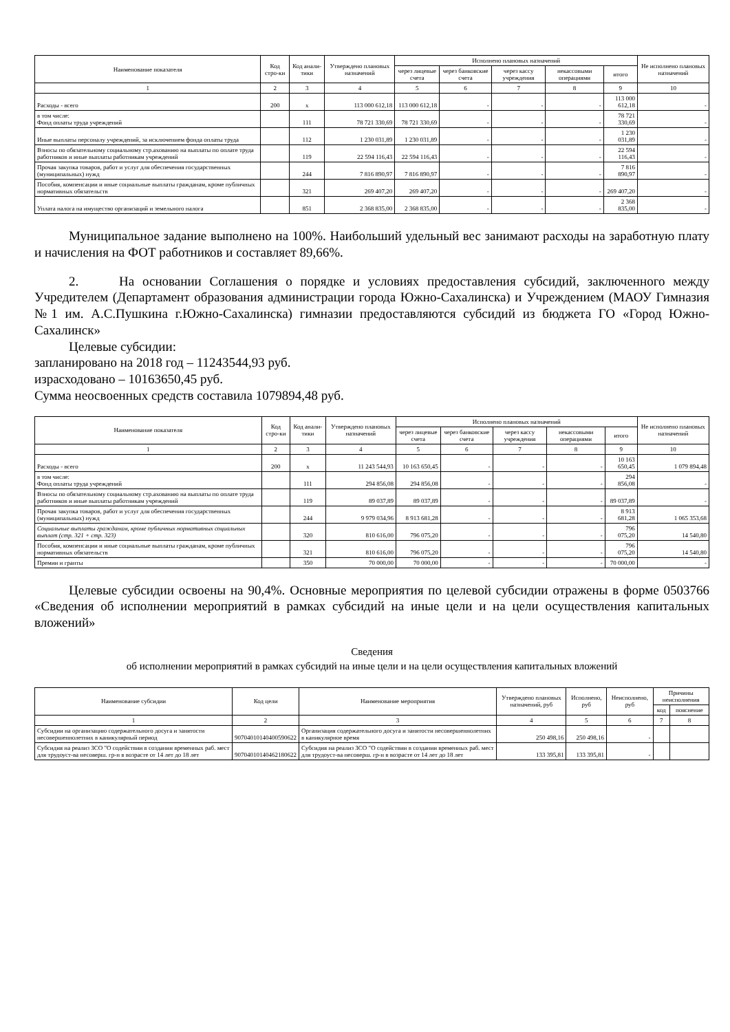| Наименование показателя | Код стро-ки | Код анали-тики | Утверждено плановых назначений | Исполнено плановых назначений | | | | | Не исполнено плановых назначений |
| --- | --- | --- | --- | --- | --- | --- | --- | --- | --- |
| | | | | через лицевые счета | через банковские счета | через кассу учреждения | некассовыми операциями | итого | |
| 1 | 2 | 3 | 4 | 5 | 6 | 7 | 8 | 9 | 10 |
| Расходы - всего | 200 | x | 113 000 612,18 | 113 000 612,18 | - | - | - | 113 000 612,18 | - |
| в том числе: Фонд оплаты труда учреждений | | 111 | 78 721 330,69 | 78 721 330,69 | - | - | - | 78 721 330,69 | - |
| Иные выплаты персоналу учреждений, за исключением фонда оплаты труда | | 112 | 1 230 031,89 | 1 230 031,89 | - | - | - | 1 230 031,89 | - |
| Взносы по обязательному социальному стр.ахованию на выплаты по оплате труда работников и иные выплаты работникам учреждений | | 119 | 22 594 116,43 | 22 594 116,43 | - | - | - | 22 594 116,43 | - |
| Прочая закупка товаров, работ и услуг для обеспечения государственных (муниципальных) нужд | | 244 | 7 816 890,97 | 7 816 890,97 | - | - | - | 7 816 890,97 | - |
| Пособия, компенсации и иные социальные выплаты гражданам, кроме публичных нормативных обязательств | | 321 | 269 407,20 | 269 407,20 | - | - | - | 269 407,20 | - |
| Уплата налога на имущество организаций и земельного налога | | 851 | 2 368 835,00 | 2 368 835,00 | - | - | - | 2 368 835,00 | - |
Муниципальное задание выполнено на 100%. Наибольший удельный вес занимают расходы на заработную плату и начисления на ФОТ работников и составляет 89,66%.
2. На основании Соглашения о порядке и условиях предоставления субсидий, заключенного между Учредителем (Департамент образования администрации города Южно-Сахалинска) и Учреждением (МАОУ Гимназия №1 им. А.С.Пушкина г.Южно-Сахалинска) гимназии предоставляются субсидий из бюджета ГО «Город Южно-Сахалинск»
Целевые субсидии:
запланировано на 2018 год – 11243544,93 руб.
израсходовано – 10163650,45 руб.
Сумма неосвоенных средств составила 1079894,48 руб.
| Наименование показателя | Код стро-ки | Код анали-тики | Утверждено плановых назначений | Исполнено плановых назначений | | | | | Не исполнено плановых назначений |
| --- | --- | --- | --- | --- | --- | --- | --- | --- | --- |
| | | | | через лицевые счета | через банковские счета | через кассу учреждения | некассовыми операциями | итого | |
| 1 | 2 | 3 | 4 | 5 | 6 | 7 | 8 | 9 | 10 |
| Расходы - всего | 200 | x | 11 243 544,93 | 10 163 650,45 | - | - | - | 10 163 650,45 | 1 079 894,48 |
| в том числе: Фонд оплаты труда учреждений | | 111 | 294 856,08 | 294 856,08 | - | - | - | 294 856,08 | - |
| Взносы по обязательному социальному стр.ахованию на выплаты по оплате труда работников и иные выплаты работникам учреждений | | 119 | 89 037,89 | 89 037,89 | - | - | - | 89 037,89 | - |
| Прочая закупка товаров, работ и услуг для обеспечения государственных (муниципальных) нужд | | 244 | 9 979 034,96 | 8 913 681,28 | - | - | - | 8 913 681,28 | 1 065 353,68 |
| Социальные выплаты гражданам, кроме публичных нормативных социальных выплат (стр. 321 + стр. 323) | | 320 | 810 616,00 | 796 075,20 | - | - | - | 796 075,20 | 14 540,80 |
| Пособия, компенсации и иные социальные выплаты гражданам, кроме публичных нормативных обязательств | | 321 | 810 616,00 | 796 075,20 | - | - | - | 796 075,20 | 14 540,80 |
| Премии и гранты | | 350 | 70 000,00 | 70 000,00 | - | - | - | 70 000,00 | - |
Целевые субсидии освоены на 90,4%. Основные мероприятия по целевой субсидии отражены в форме 0503766 «Сведения об исполнении мероприятий в рамках субсидий на иные цели и на цели осуществления капитальных вложений»
Сведения
об исполнении мероприятий в рамках субсидий на иные цели и на цели осуществления капитальных вложений
| Наименование субсидии | Код цели | Наименование мероприятия | Утверждено плановых назначений, руб | Исполнено, руб | Неисполнено, руб | Причины неисполнения | |
| --- | --- | --- | --- | --- | --- | --- | --- |
| | | | | | | код | пояснение |
| 1 | 2 | 3 | 4 | 5 | 6 | 7 | 8 |
| Субсидии на организацию содержательного досуга и занятости несовершеннолетних в каникулярный период | 90704010140400590622 | Организация содержательного досуга и занятости несовершеннолетних в каникулярное время | 250 498,16 | 250 498,16 | - | | |
| Субсидия на реализ ЗСО "О содействии в создании временных раб. мест для трудоуст-ва несоверш. гр-н в возрасте от 14 лет до 18 лет | 90704010140462180622 | Субсидия на реализ ЗСО "О содействии в создании временных раб. мест для трудоуст-ва несоверш. гр-н в возрасте от 14 лет до 18 лет | 133 395,81 | 133 395,81 | - | | |